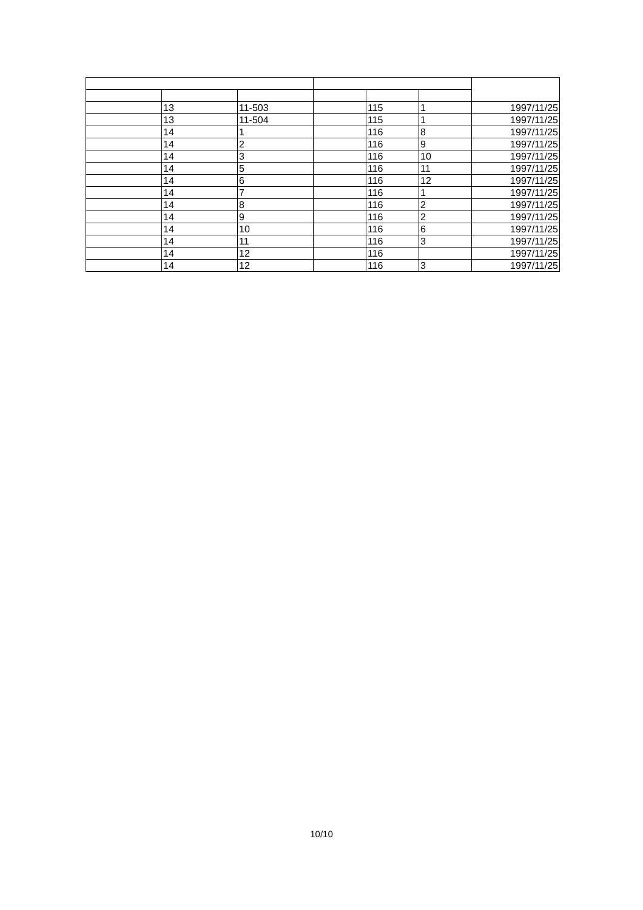| | 13 | 11-503 | | 115 | 1 | 1997/11/25 |
| | 13 | 11-504 | | 115 | 1 | 1997/11/25 |
| | 14 | 1 | | 116 | 8 | 1997/11/25 |
| | 14 | 2 | | 116 | 9 | 1997/11/25 |
| | 14 | 3 | | 116 | 10 | 1997/11/25 |
| | 14 | 5 | | 116 | 11 | 1997/11/25 |
| | 14 | 6 | | 116 | 12 | 1997/11/25 |
| | 14 | 7 | | 116 | 1 | 1997/11/25 |
| | 14 | 8 | | 116 | 2 | 1997/11/25 |
| | 14 | 9 | | 116 | 2 | 1997/11/25 |
| | 14 | 10 | | 116 | 6 | 1997/11/25 |
| | 14 | 11 | | 116 | 3 | 1997/11/25 |
| | 14 | 12 | | 116 | | 1997/11/25 |
| | 14 | 12 | | 116 | 3 | 1997/11/25 |
10/10